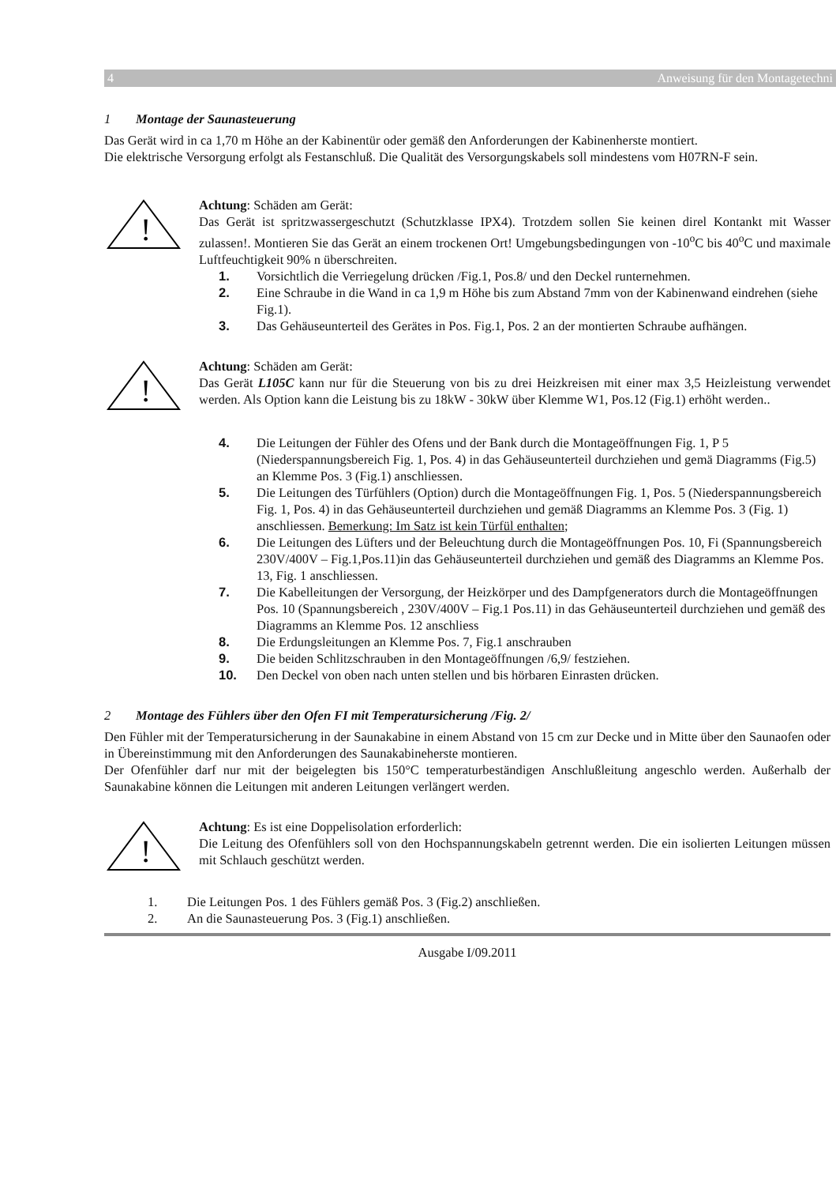4 Anweisung für den Montagetechni
1 Montage der Saunasteuerung
Das Gerät wird in ca 1,70 m Höhe an der Kabinentür oder gemäß den Anforderungen der Kabinenherste montiert.
Die elektrische Versorgung erfolgt als Festanschluß. Die Qualität des Versorgungskabels soll mindestens vom H07RN-F sein.
!
Achtung: Schäden am Gerät:
Das Gerät ist spritzwassergeschutzt (Schutzklasse IPX4). Trotzdem sollen Sie keinen direl Kontankt mit Wasser zulassen!. Montieren Sie das Gerät an einem trockenen Ort! Umgebungsbedingungen von -10<sup>o</sup>C bis 40<sup>o</sup>C und maximale Luftfeuchtigkeit 90% n überschreiten.
1. Vorsichtlich die Verriegelung drücken /Fig.1, Pos.8/ und den Deckel runternehmen.
2. Eine Schraube in die Wand in ca 1,9 m Höhe bis zum Abstand 7mm von der Kabinenwand eindrehen (siehe Fig.1).
3. Das Gehäuseunterteil des Gerätes in Pos. Fig.1, Pos. 2 an der montierten Schraube aufhängen.
!
Achtung: Schäden am Gerät:
Das Gerät L105C kann nur für die Steuerung von bis zu drei Heizkreisen mit einer max 3,5 Heizleistung verwendet werden. Als Option kann die Leistung bis zu 18kW - 30kW über Klemme W1, Pos.12 (Fig.1) erhöht werden..
4. Die Leitungen der Fühler des Ofens und der Bank durch die Montageöffnungen Fig. 1, P 5 (Niederspannungsbereich Fig. 1, Pos. 4) in das Gehäuseunterteil durchziehen und gemä Diagramms (Fig.5) an Klemme Pos. 3 (Fig.1) anschliessen.
5. Die Leitungen des Türfühlers (Option) durch die Montageöffnungen Fig. 1, Pos. 5 (Niederspannungsbereich Fig. 1, Pos. 4) in das Gehäuseunterteil durchziehen und gemäß Diagramms an Klemme Pos. 3 (Fig. 1) anschliessen. Bemerkung: Im Satz ist kein Türfül enthalten;
6. Die Leitungen des Lüfters und der Beleuchtung durch die Montageöffnungen Pos. 10, Fi (Spannungsbereich 230V/400V – Fig.1,Pos.11)in das Gehäuseunterteil durchziehen und gemäß des Diagramms an Klemme Pos. 13, Fig. 1 anschliessen.
7. Die Kabelleitungen der Versorgung, der Heizkörper und des Dampfgenerators durch die Montageöffnungen Pos. 10 (Spannungsbereich , 230V/400V – Fig.1 Pos.11) in das Gehäuseunterteil durchziehen und gemäß des Diagramms an Klemme Pos. 12 anschliess
8. Die Erdungsleitungen an Klemme Pos. 7, Fig.1 anschrauben
9. Die beiden Schlitzschrauben in den Montageöffnungen /6,9/ festziehen.
10. Den Deckel von oben nach unten stellen und bis hörbaren Einrasten drücken.
2 Montage des Fühlers über den Ofen FI mit Temperatursicherung /Fig. 2/
Den Fühler mit der Temperatursicherung in der Saunakabine in einem Abstand von 15 cm zur Decke und in Mitte über den Saunaofen oder in Übereinstimmung mit den Anforderungen des Saunakabineherste montieren.
Der Ofenfühler darf nur mit der beigelegten bis 150°C temperaturbeständigen Anschlußleitung angeschlo werden. Außerhalb der Saunakabine können die Leitungen mit anderen Leitungen verlängert werden.
!
Achtung: Es ist eine Doppelisolation erforderlich:
Die Leitung des Ofenfühlers soll von den Hochspannungskabeln getrennt werden. Die ein isolierten Leitungen müssen mit Schlauch geschützt werden.
1. Die Leitungen Pos. 1 des Fühlers gemäß Pos. 3 (Fig.2) anschließen.
2. An die Saunasteuerung Pos. 3 (Fig.1) anschließen.
Ausgabe I/09.2011